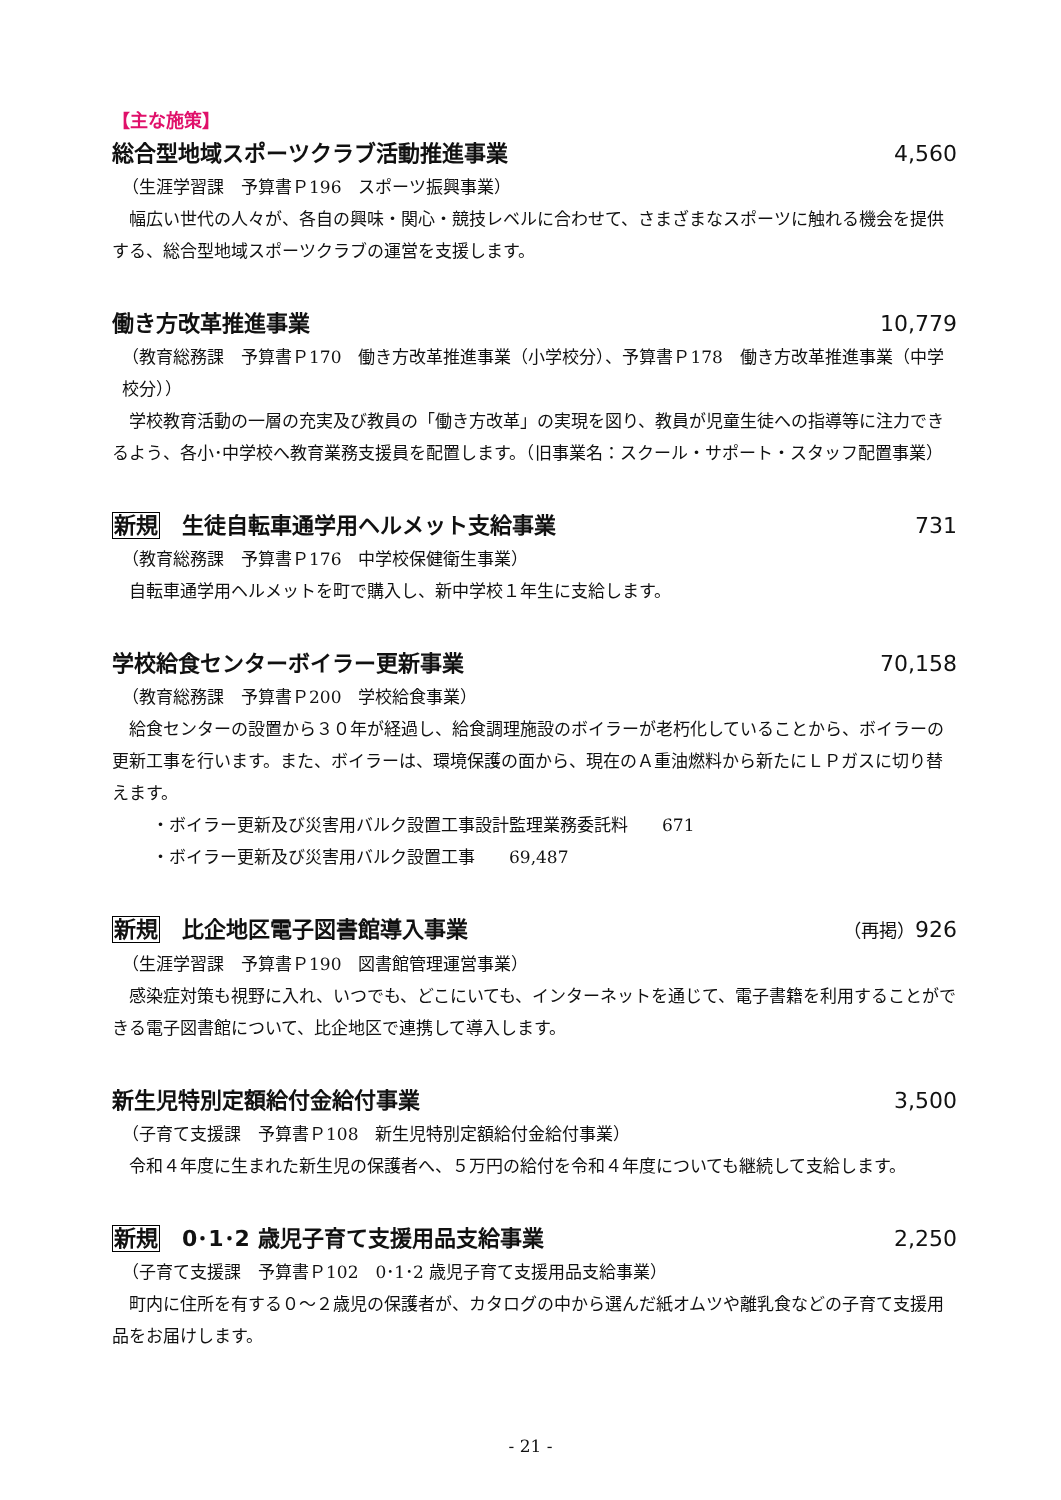【主な施策】
総合型地域スポーツクラブ活動推進事業 4,560
（生涯学習課　予算書Ｐ196　スポーツ振興事業）
幅広い世代の人々が、各自の興味・関心・競技レベルに合わせて、さまざまなスポーツに触れる機会を提供する、総合型地域スポーツクラブの運営を支援します。
働き方改革推進事業 10,779
（教育総務課　予算書Ｐ170　働き方改革推進事業（小学校分）、予算書Ｐ178　働き方改革推進事業（中学校分））
学校教育活動の一層の充実及び教員の「働き方改革」の実現を図り、教員が児童生徒への指導等に注力できるよう、各小･中学校へ教育業務支援員を配置します。（旧事業名：スクール・サポート・スタッフ配置事業）
新規 生徒自転車通学用ヘルメット支給事業 731
（教育総務課　予算書Ｐ176　中学校保健衛生事業）
自転車通学用ヘルメットを町で購入し、新中学校１年生に支給します。
学校給食センターボイラー更新事業 70,158
（教育総務課　予算書Ｐ200　学校給食事業）
給食センターの設置から３０年が経過し、給食調理施設のボイラーが老朽化していることから、ボイラーの更新工事を行います。また、ボイラーは、環境保護の面から、現在のＡ重油燃料から新たにＬＰガスに切り替えます。
・ボイラー更新及び災害用バルク設置工事設計監理業務委託料　　671
・ボイラー更新及び災害用バルク設置工事　　69,487
新規 比企地区電子図書館導入事業 （再掲）926
（生涯学習課　予算書Ｐ190　図書館管理運営事業）
感染症対策も視野に入れ、いつでも、どこにいても、インターネットを通じて、電子書籍を利用することができる電子図書館について、比企地区で連携して導入します。
新生児特別定額給付金給付事業 3,500
（子育て支援課　予算書Ｐ108　新生児特別定額給付金給付事業）
令和４年度に生まれた新生児の保護者へ、５万円の給付を令和４年度についても継続して支給します。
新規 0･1･2 歳児子育て支援用品支給事業 2,250
（子育て支援課　予算書Ｐ102　0･1･2 歳児子育て支援用品支給事業）
町内に住所を有する０～２歳児の保護者が、カタログの中から選んだ紙オムツや離乳食などの子育て支援用品をお届けします。
- 21 -